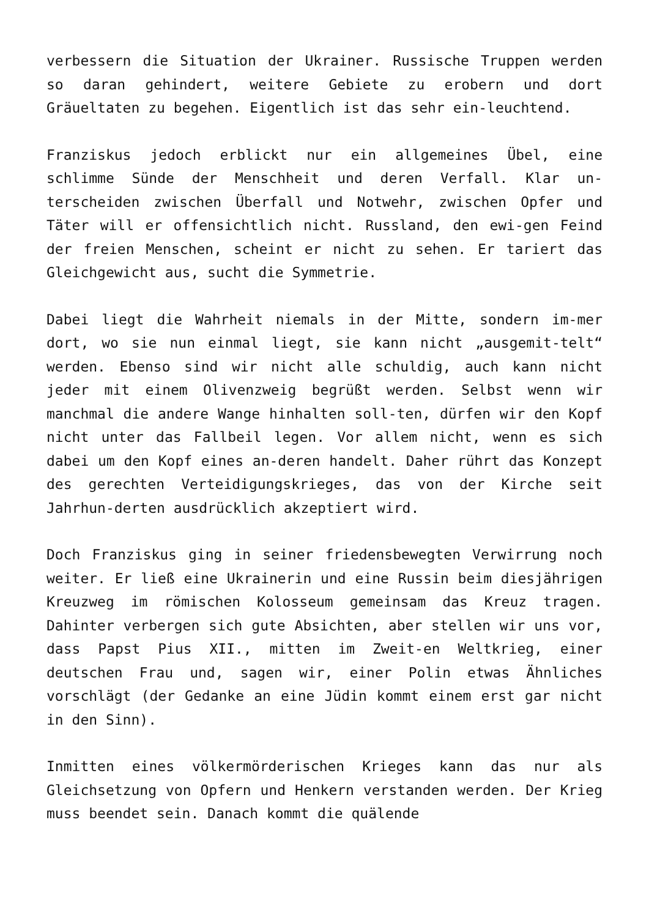verbessern die Situation der Ukrainer. Russische Truppen werden so daran gehindert, weitere Gebiete zu erobern und dort Gräueltaten zu begehen. Eigentlich ist das sehr ein-leuchtend.
Franziskus jedoch erblickt nur ein allgemeines Übel, eine schlimme Sünde der Menschheit und deren Verfall. Klar un-terscheiden zwischen Überfall und Notwehr, zwischen Opfer und Täter will er offensichtlich nicht. Russland, den ewi-gen Feind der freien Menschen, scheint er nicht zu sehen. Er tariert das Gleichgewicht aus, sucht die Symmetrie.
Dabei liegt die Wahrheit niemals in der Mitte, sondern im-mer dort, wo sie nun einmal liegt, sie kann nicht „ausgemit-telt“ werden. Ebenso sind wir nicht alle schuldig, auch kann nicht jeder mit einem Olivenzweig begrüßt werden. Selbst wenn wir manchmal die andere Wange hinhalten soll-ten, dürfen wir den Kopf nicht unter das Fallbeil legen. Vor allem nicht, wenn es sich dabei um den Kopf eines an-deren handelt. Daher rührt das Konzept des gerechten Verteidigungskrieges, das von der Kirche seit Jahrhun-derten ausdrücklich akzeptiert wird.
Doch Franziskus ging in seiner friedensbewegten Verwirrung noch weiter. Er ließ eine Ukrainerin und eine Russin beim diesjährigen Kreuzweg im römischen Kolosseum gemeinsam das Kreuz tragen. Dahinter verbergen sich gute Absichten, aber stellen wir uns vor, dass Papst Pius XII., mitten im Zweit-en Weltkrieg, einer deutschen Frau und, sagen wir, einer Polin etwas Ähnliches vorschlägt (der Gedanke an eine Jüdin kommt einem erst gar nicht in den Sinn).
Inmitten eines völkermörderischen Krieges kann das nur als Gleichsetzung von Opfern und Henkern verstanden werden. Der Krieg muss beendet sein. Danach kommt die quälende